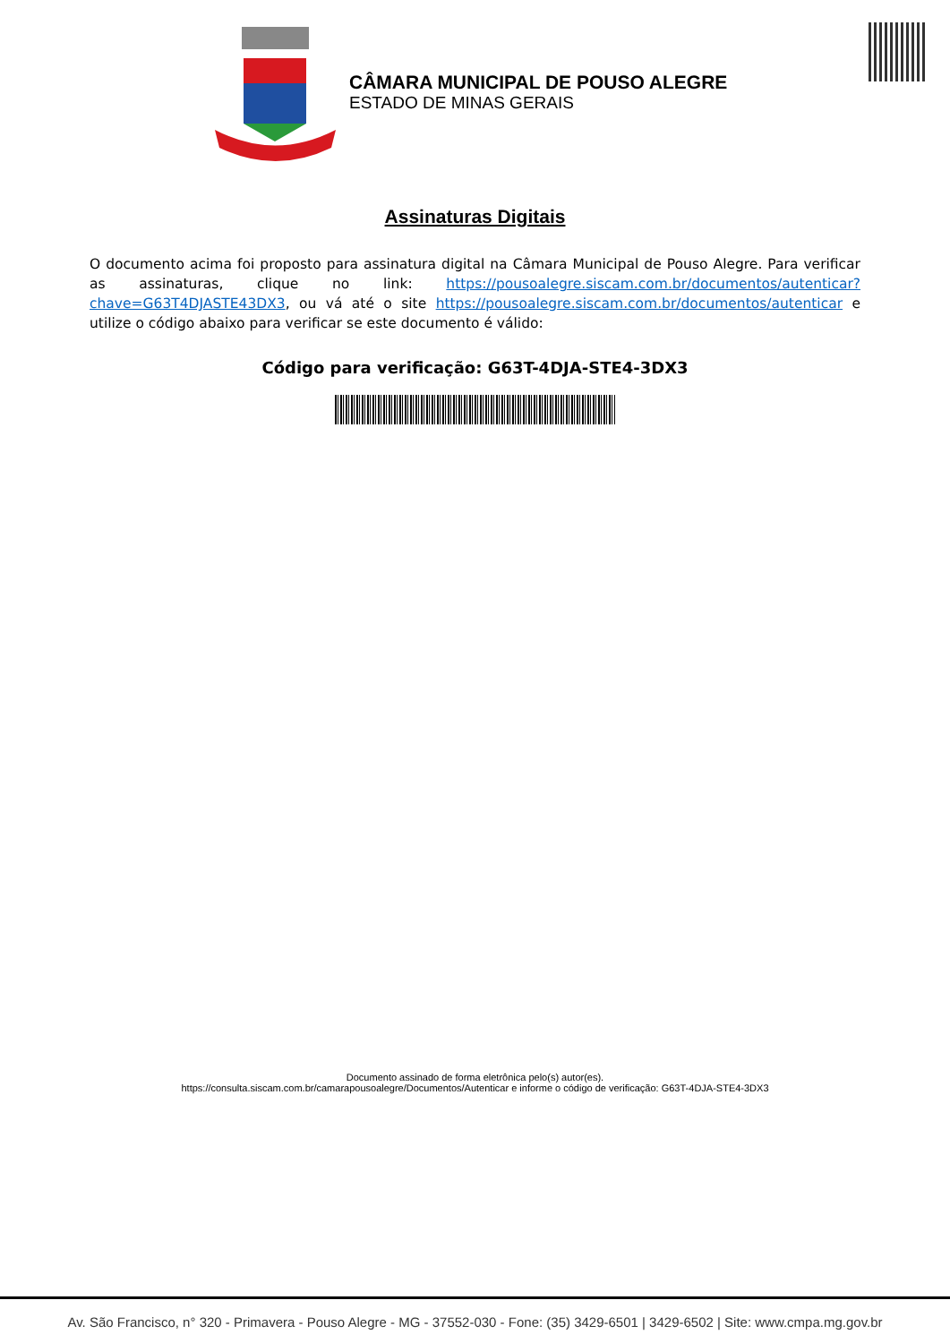CÂMARA MUNICIPAL DE POUSO ALEGRE
ESTADO DE MINAS GERAIS
Assinaturas Digitais
O documento acima foi proposto para assinatura digital na Câmara Municipal de Pouso Alegre. Para verificar as assinaturas, clique no link: https://pousoalegre.siscam.com.br/documentos/autenticar?chave=G63T4DJASTE43DX3, ou vá até o site https://pousoalegre.siscam.com.br/documentos/autenticar e utilize o código abaixo para verificar se este documento é válido:
Código para verificação: G63T-4DJA-STE4-3DX3
Documento assinado de forma eletrônica pelo(s) autor(es).
https://consulta.siscam.com.br/camarapousoalegre/Documentos/Autenticar e informe o código de verificação: G63T-4DJA-STE4-3DX3
Av. São Francisco, n° 320 - Primavera - Pouso Alegre - MG - 37552-030 - Fone: (35) 3429-6501 | 3429-6502 | Site: www.cmpa.mg.gov.br